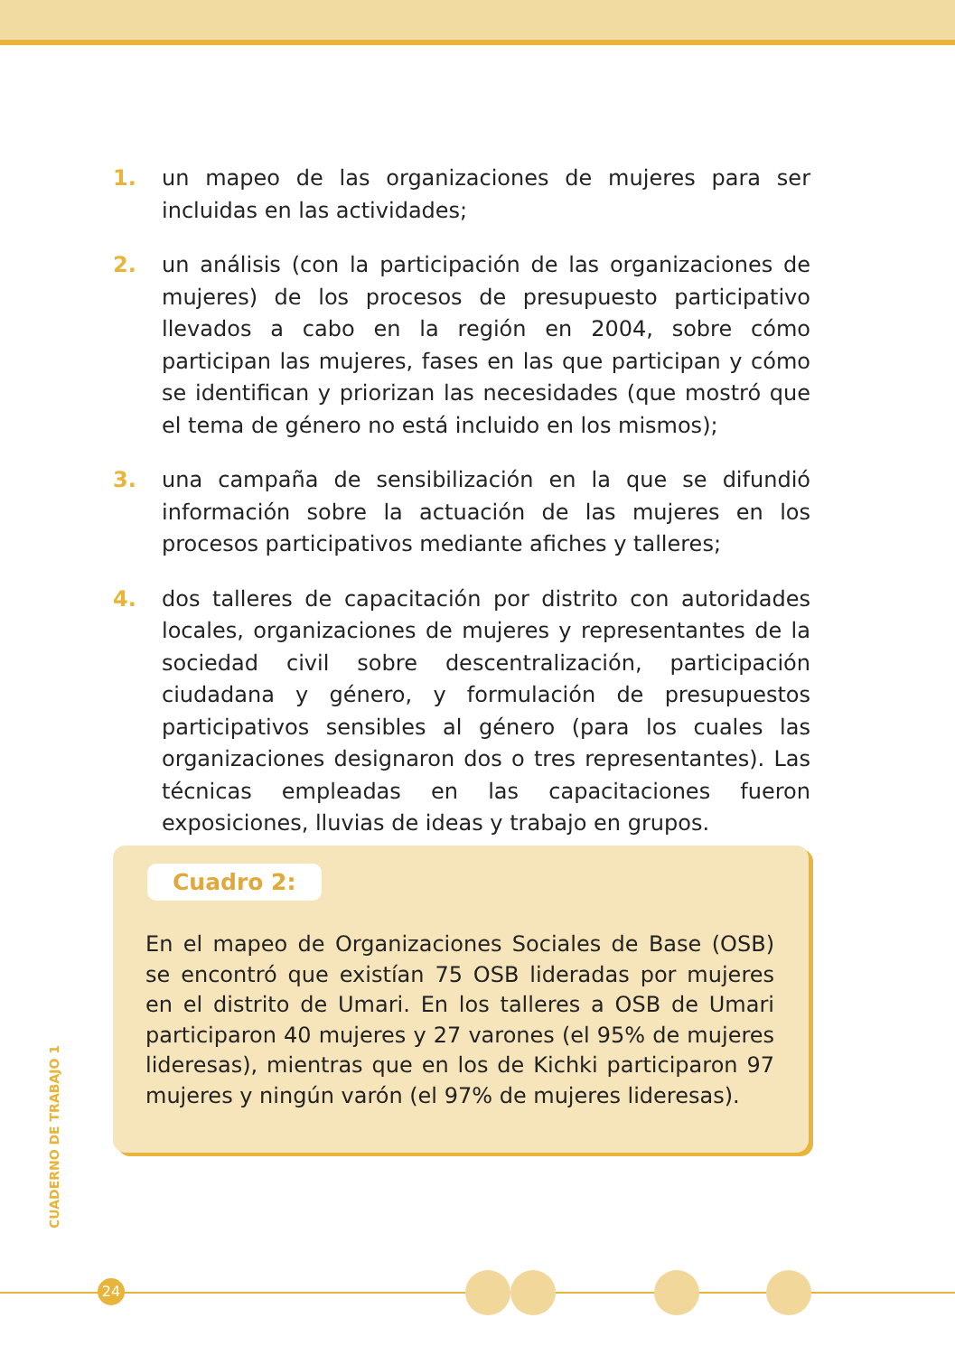1. un mapeo de las organizaciones de mujeres para ser incluidas en las actividades;
2. un análisis (con la participación de las organizaciones de mujeres) de los procesos de presupuesto participativo llevados a cabo en la región en 2004, sobre cómo participan las mujeres, fases en las que participan y cómo se identifican y priorizan las necesidades (que mostró que el tema de género no está incluido en los mismos);
3. una campaña de sensibilización en la que se difundió información sobre la actuación de las mujeres en los procesos participativos mediante afiches y talleres;
4. dos talleres de capacitación por distrito con autoridades locales, organizaciones de mujeres y representantes de la sociedad civil sobre descentralización, participación ciudadana y género, y formulación de presupuestos participativos sensibles al género (para los cuales las organizaciones designaron dos o tres representantes). Las técnicas empleadas en las capacitaciones fueron exposiciones, lluvias de ideas y trabajo en grupos.
Cuadro 2:
En el mapeo de Organizaciones Sociales de Base (OSB) se encontró que existían 75 OSB lideradas por mujeres en el distrito de Umari. En los talleres a OSB de Umari participaron 40 mujeres y 27 varones (el 95% de mujeres lideresas), mientras que en los de Kichki participaron 97 mujeres y ningún varón (el 97% de mujeres lideresas).
CUADERNO DE TRABAJO 1
24